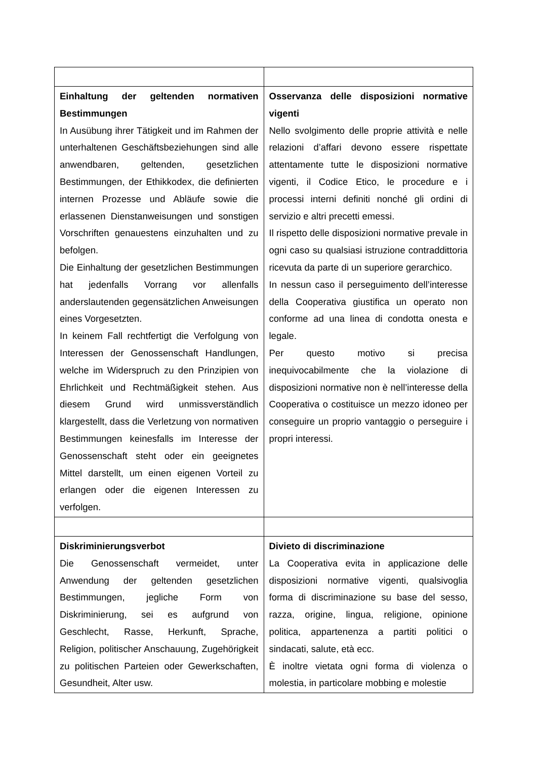| Einhaltung der geltenden normativen Bestimmungen In Ausübung ihrer Tätigkeit und im Rahmen der unterhaltenen Geschäftsbeziehungen sind alle anwendbaren, geltenden, gesetzlichen Bestimmungen, der Ethikkodex, die definierten internen Prozesse und Abläufe sowie die erlassenen Dienstanweisungen und sonstigen Vorschriften genauestens einzuhalten und zu befolgen. Die Einhaltung der gesetzlichen Bestimmungen hat jedenfalls Vorrang vor allenfalls anderslautenden gegensätzlichen Anweisungen eines Vorgesetzten. In keinem Fall rechtfertigt die Verfolgung von Interessen der Genossenschaft Handlungen, welche im Widerspruch zu den Prinzipien von Ehrlichkeit und Rechtmäßigkeit stehen. Aus diesem Grund wird unmissverständlich klargestellt, dass die Verletzung von normativen Bestimmungen keinesfalls im Interesse der Genossenschaft steht oder ein geeignetes Mittel darstellt, um einen eigenen Vorteil zu erlangen oder die eigenen Interessen zu verfolgen. | Osservanza delle disposizioni normative vigenti Nello svolgimento delle proprie attività e nelle relazioni d’affari devono essere rispettate attentamente tutte le disposizioni normative vigenti, il Codice Etico, le procedure e i processi interni definiti nonché gli ordini di servizio e altri precetti emessi. Il rispetto delle disposizioni normative prevale in ogni caso su qualsiasi istruzione contraddittoria ricevuta da parte di un superiore gerarchico. In nessun caso il perseguimento dell’interesse della Cooperativa giustifica un operato non conforme ad una linea di condotta onesta e legale. Per questo motivo si precisa inequivocabilmente che la violazione di disposizioni normative non è nell’interesse della Cooperativa o costituisce un mezzo idoneo per conseguire un proprio vantaggio o perseguire i propri interessi. |
| Diskriminierungsverbot Die Genossenschaft vermeidet, unter Anwendung der geltenden gesetzlichen Bestimmungen, jegliche Form von Diskriminierung, sei es aufgrund von Geschlecht, Rasse, Herkunft, Sprache, Religion, politischer Anschauung, Zugehörigkeit zu politischen Parteien oder Gewerkschaften, Gesundheit, Alter usw. | Divieto di discriminazione La Cooperativa evita in applicazione delle disposizioni normative vigenti, qualsivoglia forma di discriminazione su base del sesso, razza, origine, lingua, religione, opinione politica, appartenenza a partiti politici o sindacati, salute, età ecc. È inoltre vietata ogni forma di violenza o molestia, in particolare mobbing e molestie |